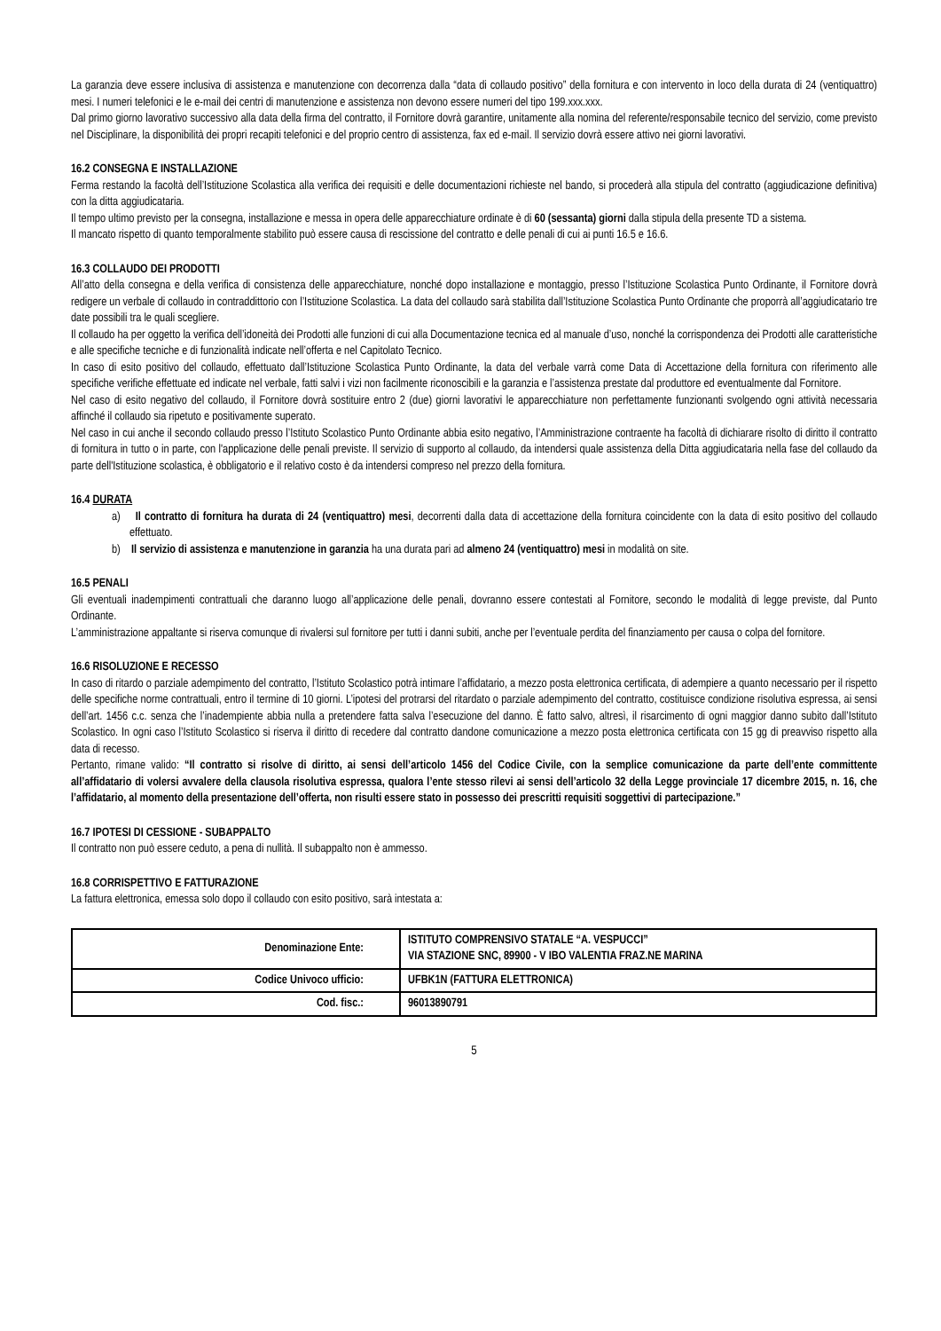La garanzia deve essere inclusiva di assistenza e manutenzione con decorrenza dalla “data di collaudo positivo” della fornitura e con intervento in loco della durata di 24 (ventiquattro) mesi. I numeri telefonici e le e-mail dei centri di manutenzione e assistenza non devono essere numeri del tipo 199.xxx.xxx.
Dal primo giorno lavorativo successivo alla data della firma del contratto, il Fornitore dovrà garantire, unitamente alla nomina del referente/responsabile tecnico del servizio, come previsto nel Disciplinare, la disponibilità dei propri recapiti telefonici e del proprio centro di assistenza, fax ed e-mail. Il servizio dovrà essere attivo nei giorni lavorativi.
16.2 CONSEGNA E INSTALLAZIONE
Ferma restando la facoltà dell’Istituzione Scolastica alla verifica dei requisiti e delle documentazioni richieste nel bando, si procederà alla stipula del contratto (aggiudicazione definitiva) con la ditta aggiudicataria.
Il tempo ultimo previsto per la consegna, installazione e messa in opera delle apparecchiature ordinate è di 60 (sessanta) giorni dalla stipula della presente TD a sistema.
Il mancato rispetto di quanto temporalmente stabilito può essere causa di rescissione del contratto e delle penali di cui ai punti 16.5 e 16.6.
16.3 COLLAUDO DEI PRODOTTI
All’atto della consegna e della verifica di consistenza delle apparecchiature, nonché dopo installazione e montaggio, presso l’Istituzione Scolastica Punto Ordinante, il Fornitore dovrà redigere un verbale di collaudo in contraddittorio con l’Istituzione Scolastica. La data del collaudo sarà stabilita dall’Istituzione Scolastica Punto Ordinante che proporrà all’aggiudicatario tre date possibili tra le quali scegliere.
Il collaudo ha per oggetto la verifica dell’idoneità dei Prodotti alle funzioni di cui alla Documentazione tecnica ed al manuale d’uso, nonché la corrispondenza dei Prodotti alle caratteristiche e alle specifiche tecniche e di funzionalità indicate nell’offerta e nel Capitolato Tecnico.
In caso di esito positivo del collaudo, effettuato dall’Istituzione Scolastica Punto Ordinante, la data del verbale varrà come Data di Accettazione della fornitura con riferimento alle specifiche verifiche effettuate ed indicate nel verbale, fatti salvi i vizi non facilmente riconoscibili e la garanzia e l’assistenza prestate dal produttore ed eventualmente dal Fornitore.
Nel caso di esito negativo del collaudo, il Fornitore dovrà sostituire entro 2 (due) giorni lavorativi le apparecchiature non perfettamente funzionanti svolgendo ogni attività necessaria affinché il collaudo sia ripetuto e positivamente superato.
Nel caso in cui anche il secondo collaudo presso l’Istituto Scolastico Punto Ordinante abbia esito negativo, l’Amministrazione contraente ha facoltà di dichiarare risolto di diritto il contratto di fornitura in tutto o in parte, con l'applicazione delle penali previste. Il servizio di supporto al collaudo, da intendersi quale assistenza della Ditta aggiudicataria nella fase del collaudo da parte dell'Istituzione scolastica, è obbligatorio e il relativo costo è da intendersi compreso nel prezzo della fornitura.
16.4 DURATA
a) Il contratto di fornitura ha durata di 24 (ventiquattro) mesi, decorrenti dalla data di accettazione della fornitura coincidente con la data di esito positivo del collaudo effettuato.
b) Il servizio di assistenza e manutenzione in garanzia ha una durata pari ad almeno 24 (ventiquattro) mesi in modalità on site.
16.5 PENALI
Gli eventuali inadempimenti contrattuali che daranno luogo all’applicazione delle penali, dovranno essere contestati al Fornitore, secondo le modalità di legge previste, dal Punto Ordinante.
L’amministrazione appaltante si riserva comunque di rivalersi sul fornitore per tutti i danni subiti, anche per l’eventuale perdita del finanziamento per causa o colpa del fornitore.
16.6 RISOLUZIONE E RECESSO
In caso di ritardo o parziale adempimento del contratto, l’Istituto Scolastico potrà intimare l’affidatario, a mezzo posta elettronica certificata, di adempiere a quanto necessario per il rispetto delle specifiche norme contrattuali, entro il termine di 10 giorni. L’ipotesi del protrarsi del ritardato o parziale adempimento del contratto, costituisce condizione risolutiva espressa, ai sensi dell’art. 1456 c.c. senza che l’inadempiente abbia nulla a pretendere fatta salva l’esecuzione del danno. È fatto salvo, altresì, il risarcimento di ogni maggior danno subito dall’Istituto Scolastico. In ogni caso l’Istituto Scolastico si riserva il diritto di recedere dal contratto dandone comunicazione a mezzo posta elettronica certificata con 15 gg di preavviso rispetto alla data di recesso.
Pertanto, rimane valido: “Il contratto si risolve di diritto, ai sensi dell’articolo 1456 del Codice Civile, con la semplice comunicazione da parte dell’ente committente all’affidatario di volersi avvalere della clausola risolutiva espressa, qualora l’ente stesso rilevi ai sensi dell’articolo 32 della Legge provinciale 17 dicembre 2015, n. 16, che l’affidatario, al momento della presentazione dell’offerta, non risulti essere stato in possesso dei prescritti requisiti soggettivi di partecipazione.”
16.7 IPOTESI DI CESSIONE - SUBAPPALTO
Il contratto non può essere ceduto, a pena di nullità. Il subappalto non è ammesso.
16.8 CORRISPETTIVO E FATTURAZIONE
La fattura elettronica, emessa solo dopo il collaudo con esito positivo, sarà intestata a:
| Denominazione Ente: | ISTITUTO COMPRENSIVO STATALE “A. VESPUCCI” VIA STAZIONE SNC, 89900 - V IBO VALENTIA FRAZ.NE MARINA |
| Codice Univoco ufficio: | UFBK1N (FATTURA ELETTRONICA) |
| Cod. fisc.: | 96013890791 |
5